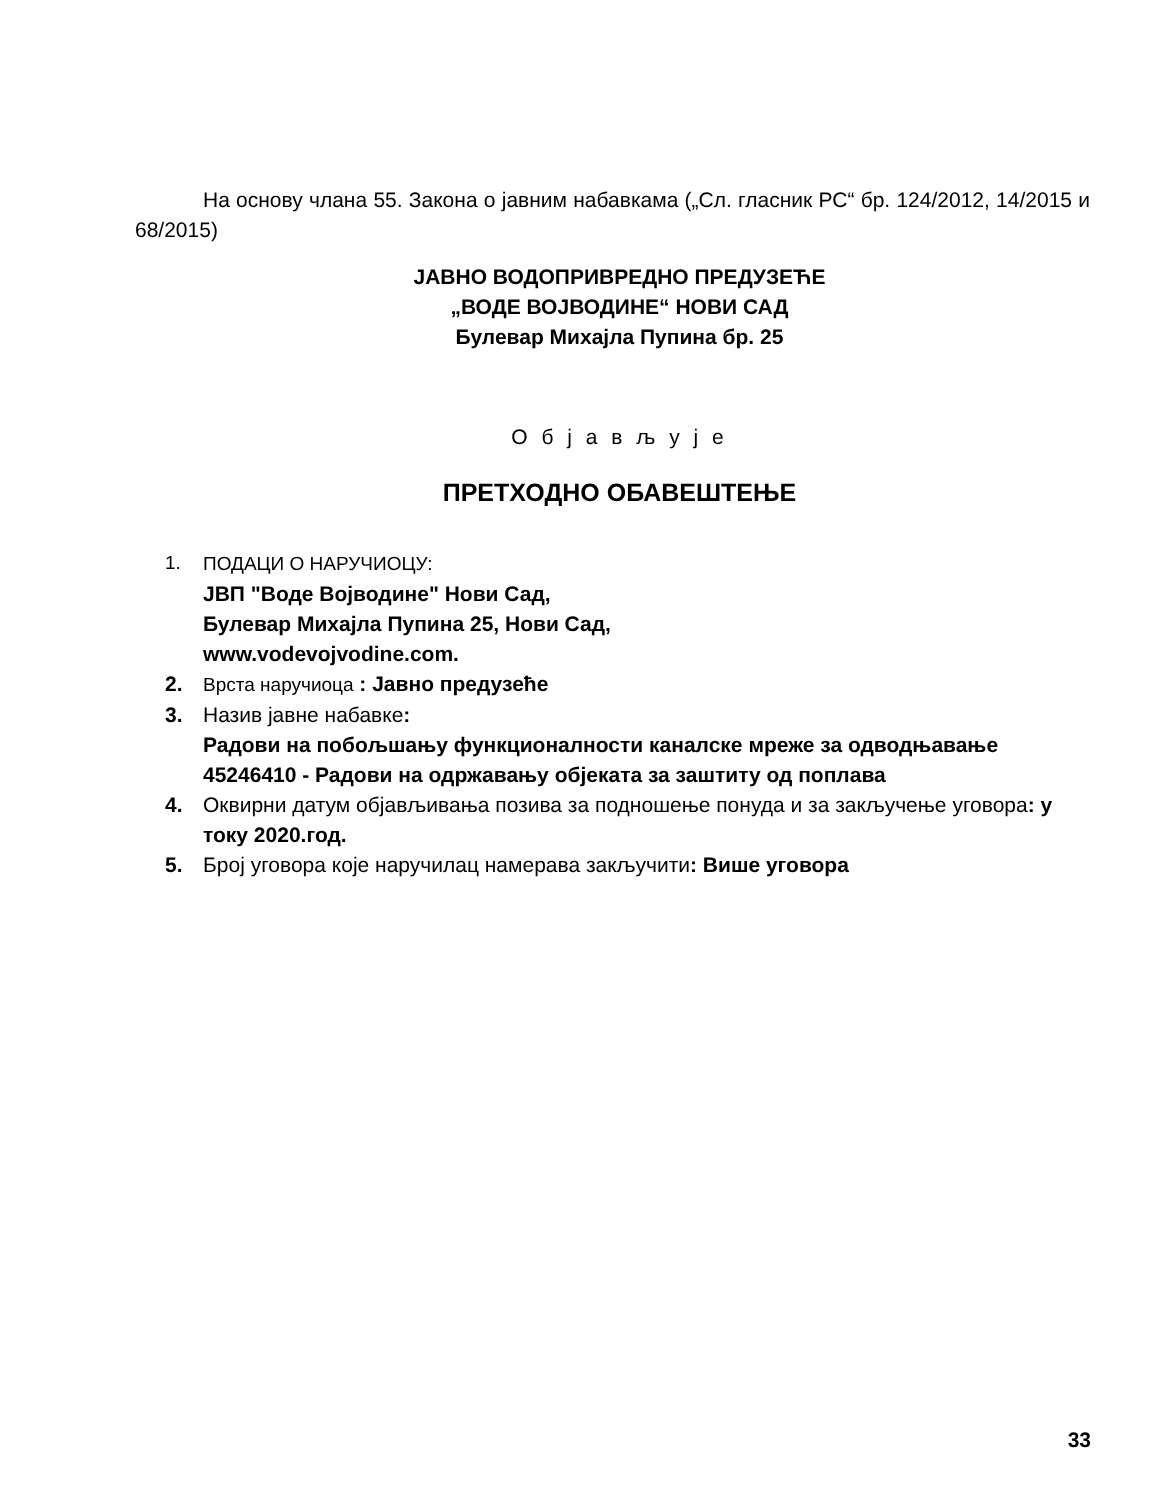На основу члана 55. Закона о јавним набавкама („Сл. гласник РС“ бр. 124/2012, 14/2015 и 68/2015)
ЈАВНО ВОДОПРИВРЕДНО ПРЕДУЗЕЋЕ
„ВОДЕ ВОЈВОДИНЕ“ НОВИ САД
Булевар Михајла Пупина бр. 25
О б ј а в љ у ј е
ПРЕТХОДНО ОБАВЕШТЕЊЕ
1. ПОДАЦИ О НАРУЧИОЦУ:
ЈВП "Воде Војводине" Нови Сад,
Булевар Михајла Пупина 25, Нови Сад,
www.vodevojvodine.com.
2. Врста наручиоца : Јавно предузеће
3. Назив јавне набавке:
Радови на побољшању функционалности каналске мреже за одводњавање 45246410 - Радови на одржавању објеката за заштиту од поплава
4. Оквирни датум објављивања позива за подношење понуда и за закључење уговора: у току 2020.год.
5. Број уговора које наручилац намерава закључити: Више уговора
33